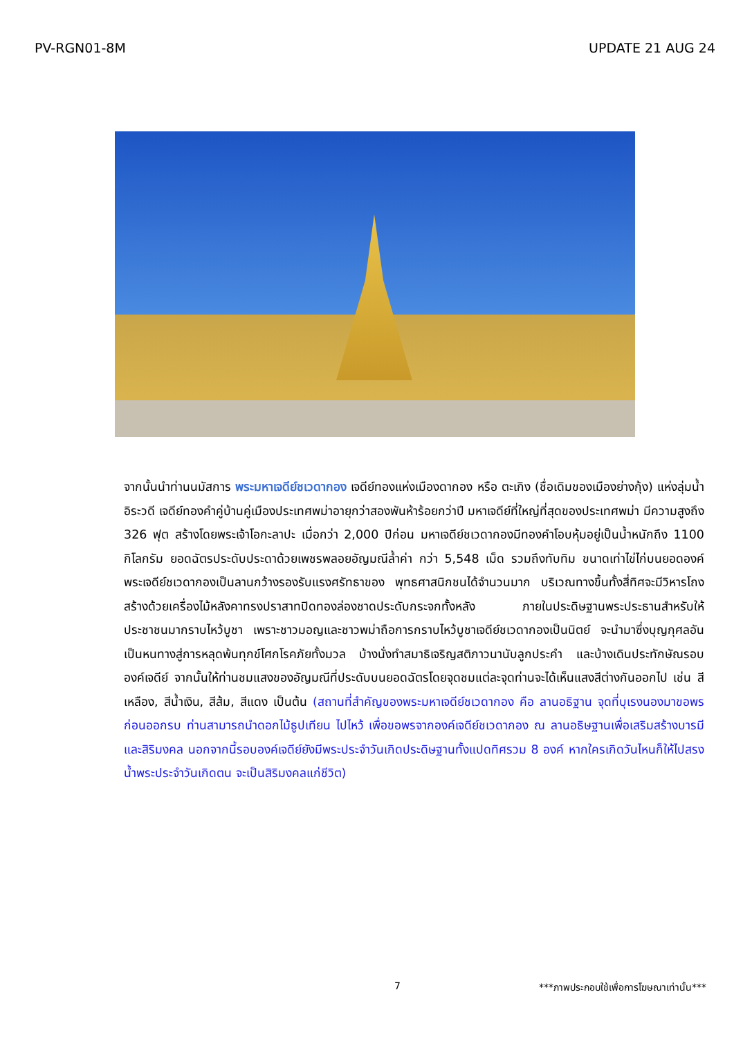PV-RGN01-8M UPDATE 21 AUG 24
จากนั้นนำท่านนมัสการ พระมหาเจดีย์ชเวดากอง เจดีย์ทองแห่งเมืองดากอง หรือ ตะเกิง (ชื่อเดิมของเมืองย่างกุ้ง) แห่งลุ่มน้ำอิระวดี เจดีย์ทองคำคู่บ้านคู่เมืองประเทศพม่าอายุกว่าสองพันห้าร้อยกว่าปี มหาเจดีย์ที่ใหญ่ที่สุดของประเทศพม่า มีความสูงถึง 326 ฟุต สร้างโดยพระเจ้าโอกะลาปะ เมื่อกว่า 2,000 ปีก่อน มหาเจดีย์ชเวดากองมีทองคำโอบหุ้มอยู่เป็นน้ำหนักถึง 1100 กิโลกรัม ยอดฉัตรประดับประดาด้วยเพชรพลอยอัญมณีล้ำค่า กว่า 5,548 เม็ด รวมถึงทับทิม ขนาดเท่าไข่ไก่บนยอดองค์พระเจดีย์ชเวดากองเป็นลานกว้างรองรับแรงศรัทธาของ พุทธศาสนิกชนได้จำนวนมาก บริเวณทางขึ้นทั้งสี่ทิศจะมีวิหารโถงสร้างด้วยเครื่องไม้หลังคาทรงปราสาทปิดทองล่องชาดประดับกระจกทั้งหลัง ภายในประดิษฐานพระประธานสำหรับให้ประชาชนมากราบไหว้บูชา เพราะชาวมอญและชาวพม่าถือการกราบไหว้บูชาเจดีย์ชเวดากองเป็นนิตย์ จะนำมาซึ่งบุญกุศลอันเป็นหนทางสู่การหลุดพ้นทุกข์โศกโรคภัยทั้งมวล บ้างนั่งทำสมาธิเจริญสติภาวนานับลูกประคำ และบ้างเดินประทักษัณรอบองค์เจดีย์ จากนั้นให้ท่านชมแสงของอัญมณีที่ประดับบนยอดฉัตรโดยจุดชมแต่ละจุดท่านจะได้เห็นแสงสีต่างกันออกไป เช่น สีเหลือง, สีน้ำเงิน, สีส้ม, สีแดง เป็นต้น (สถานที่สำคัญของพระมหาเจดีย์ชเวดากอง คือ ลานอธิฐาน จุดที่บุเรงนองมาขอพรก่อนออกรบ ท่านสามารถนำดอกไม้ธูปเทียน ไปไหว้ เพื่อขอพรจากองค์เจดีย์ชเวดากอง ณ ลานอธิษฐานเพื่อเสริมสร้างบารมีและสิริมงคล นอกจากนี้รอบองค์เจดีย์ยังมีพระประจำวันเกิดประดิษฐานทั้งแปดทิศรวม 8 องค์ หากใครเกิดวันไหนก็ให้ไปสรงน้ำพระประจำวันเกิดตน จะเป็นสิริมงคลแก่ชีวิต)
7 ***ภาพประกอบใช้เพื่อการโฆษณาเท่านั้น***